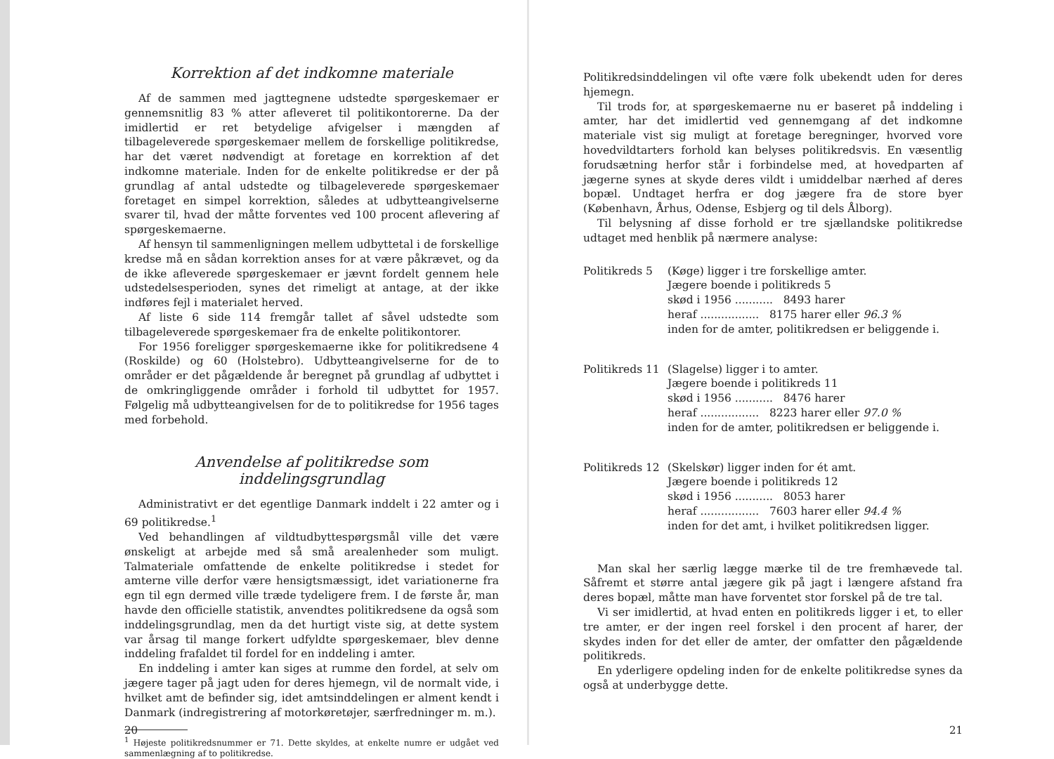Korrektion af det indkomne materiale
Af de sammen med jagttegnene udstedte spørgeskemaer er gennemsnitlig 83 % atter afleveret til politikontorerne. Da der imidlertid er ret betydelige afvigelser i mængden af tilbageleverede spørgeskemaer mellem de forskellige politikredse, har det været nødvendigt at foretage en korrektion af det indkomne materiale. Inden for de enkelte politikredse er der på grundlag af antal udstedte og tilbageleverede spørgeskemaer foretaget en simpel korrektion, således at udbytteangivelserne svarer til, hvad der måtte forventes ved 100 procent aflevering af spørgeskemaerne.
Af hensyn til sammenligningen mellem udbyttetal i de forskellige kredse må en sådan korrektion anses for at være påkrævet, og da de ikke afleverede spørgeskemaer er jævnt fordelt gennem hele udstedelsesperioden, synes det rimeligt at antage, at der ikke indføres fejl i materialet herved.
Af liste 6 side 114 fremgår tallet af såvel udstedte som tilbageleverede spørgeskemaer fra de enkelte politikontorer.
For 1956 foreligger spørgeskemaerne ikke for politikredsene 4 (Roskilde) og 60 (Holstebro). Udbytteangivelserne for de to områder er det pågældende år beregnet på grundlag af udbyttet i de omkringliggende områder i forhold til udbyttet for 1957. Følgelig må udbytteangivelsen for de to politikredse for 1956 tages med forbehold.
Anvendelse af politikredse som inddelingsgrundlag
Administrativt er det egentlige Danmark inddelt i 22 amter og i 69 politikredse.<sup>1</sup>
Ved behandlingen af vildtudbyttespørgsmål ville det være ønskeligt at arbejde med så små arealenheder som muligt. Talmateriale omfattende de enkelte politikredse i stedet for amterne ville derfor være hensigtsmæssigt, idet variationerne fra egn til egn dermed ville træde tydeligere frem. I de første år, man havde den officielle statistik, anvendtes politikredsene da også som inddelingsgrundlag, men da det hurtigt viste sig, at dette system var årsag til mange forkert udfyldte spørgeskemaer, blev denne inddeling frafaldet til fordel for en inddeling i amter.
En inddeling i amter kan siges at rumme den fordel, at selv om jægere tager på jagt uden for deres hjemegn, vil de normalt vide, i hvilket amt de befinder sig, idet amtsinddelingen er alment kendt i Danmark (indregistrering af motorkøretøjer, særfredninger m. m.).
<sup>1</sup> Højeste politikredsnummer er 71. Dette skyldes, at enkelte numre er udgået ved sammenlægning af to politikredse.
20
Politikredsinddelingen vil ofte være folk ubekendt uden for deres hjemegn.
Til trods for, at spørgeskemaerne nu er baseret på inddeling i amter, har det imidlertid ved gennemgang af det indkomne materiale vist sig muligt at foretage beregninger, hvorved vore hovedvildtarters forhold kan belyses politikredsvis. En væsentlig forudsætning herfor står i forbindelse med, at hovedparten af jægerne synes at skyde deres vildt i umiddelbar nærhed af deres bopæl. Undtaget herfra er dog jægere fra de store byer (København, Århus, Odense, Esbjerg og til dels Ålborg).
Til belysning af disse forhold er tre sjællandske politikredse udtaget med henblik på nærmere analyse:
Politikreds 5
(Køge) ligger i tre forskellige amter.
Jægere boende i politikreds 5
skød i 1956 ........... 8493 harer
heraf ................. 8175 harer eller 96.3 %
inden for de amter, politikredsen er beliggende i.
Politikreds 11
(Slagelse) ligger i to amter.
Jægere boende i politikreds 11
skød i 1956 ........... 8476 harer
heraf ................. 8223 harer eller 97.0 %
inden for de amter, politikredsen er beliggende i.
Politikreds 12
(Skelskør) ligger inden for ét amt.
Jægere boende i politikreds 12
skød i 1956 ........... 8053 harer
heraf ................. 7603 harer eller 94.4 %
inden for det amt, i hvilket politikredsen ligger.
Man skal her særlig lægge mærke til de tre fremhævede tal. Såfremt et større antal jægere gik på jagt i længere afstand fra deres bopæl, måtte man have forventet stor forskel på de tre tal.
Vi ser imidlertid, at hvad enten en politikreds ligger i et, to eller tre amter, er der ingen reel forskel i den procent af harer, der skydes inden for det eller de amter, der omfatter den pågældende politikreds.
En yderligere opdeling inden for de enkelte politikredse synes da også at underbygge dette.
21